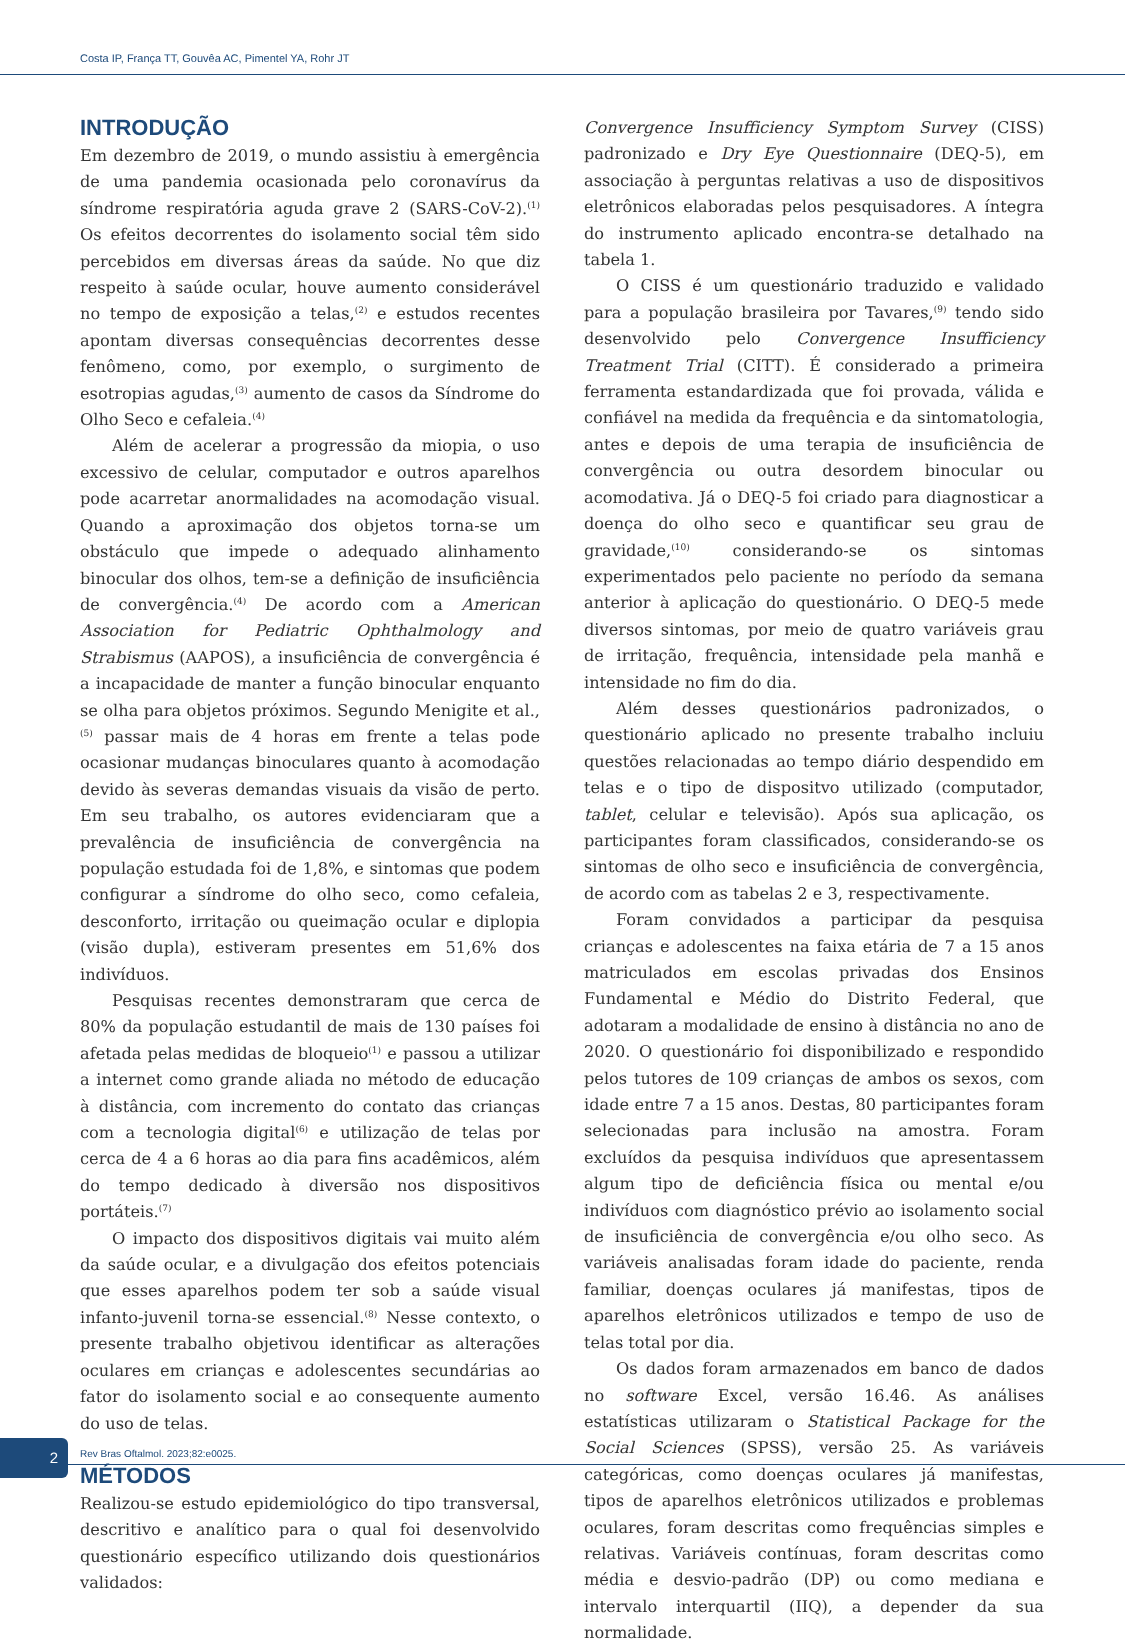Costa IP, França TT, Gouvêa AC, Pimentel YA, Rohr JT
INTRODUÇÃO
Em dezembro de 2019, o mundo assistiu à emergência de uma pandemia ocasionada pelo coronavírus da síndrome respiratória aguda grave 2 (SARS-CoV-2).<sup>(1)</sup> Os efeitos decorrentes do isolamento social têm sido percebidos em diversas áreas da saúde. No que diz respeito à saúde ocular, houve aumento considerável no tempo de exposição a telas,<sup>(2)</sup> e estudos recentes apontam diversas consequências decorrentes desse fenômeno, como, por exemplo, o surgimento de esotropias agudas,<sup>(3)</sup> aumento de casos da Síndrome do Olho Seco e cefaleia.<sup>(4)</sup>
Além de acelerar a progressão da miopia, o uso excessivo de celular, computador e outros aparelhos pode acarretar anormalidades na acomodação visual. Quando a aproximação dos objetos torna-se um obstáculo que impede o adequado alinhamento binocular dos olhos, tem-se a definição de insuficiência de convergência.<sup>(4)</sup> De acordo com a American Association for Pediatric Ophthalmology and Strabismus (AAPOS), a insuficiência de convergência é a incapacidade de manter a função binocular enquanto se olha para objetos próximos. Segundo Menigite et al.,<sup>(5)</sup> passar mais de 4 horas em frente a telas pode ocasionar mudanças binoculares quanto à acomodação devido às severas demandas visuais da visão de perto. Em seu trabalho, os autores evidenciaram que a prevalência de insuficiência de convergência na população estudada foi de 1,8%, e sintomas que podem configurar a síndrome do olho seco, como cefaleia, desconforto, irritação ou queimação ocular e diplopia (visão dupla), estiveram presentes em 51,6% dos indivíduos.
Pesquisas recentes demonstraram que cerca de 80% da população estudantil de mais de 130 países foi afetada pelas medidas de bloqueio<sup>(1)</sup> e passou a utilizar a internet como grande aliada no método de educação à distância, com incremento do contato das crianças com a tecnologia digital<sup>(6)</sup> e utilização de telas por cerca de 4 a 6 horas ao dia para fins acadêmicos, além do tempo dedicado à diversão nos dispositivos portáteis.<sup>(7)</sup>
O impacto dos dispositivos digitais vai muito além da saúde ocular, e a divulgação dos efeitos potenciais que esses aparelhos podem ter sob a saúde visual infanto-juvenil torna-se essencial.<sup>(8)</sup> Nesse contexto, o presente trabalho objetivou identificar as alterações oculares em crianças e adolescentes secundárias ao fator do isolamento social e ao consequente aumento do uso de telas.
MÉTODOS
Realizou-se estudo epidemiológico do tipo transversal, descritivo e analítico para o qual foi desenvolvido questionário específico utilizando dois questionários validados:
Convergence Insufficiency Symptom Survey (CISS) padronizado e Dry Eye Questionnaire (DEQ-5), em associação à perguntas relativas a uso de dispositivos eletrônicos elaboradas pelos pesquisadores. A íntegra do instrumento aplicado encontra-se detalhado na tabela 1.
O CISS é um questionário traduzido e validado para a população brasileira por Tavares,<sup>(9)</sup> tendo sido desenvolvido pelo Convergence Insufficiency Treatment Trial (CITT). É considerado a primeira ferramenta estandardizada que foi provada, válida e confiável na medida da frequência e da sintomatologia, antes e depois de uma terapia de insuficiência de convergência ou outra desordem binocular ou acomodativa. Já o DEQ-5 foi criado para diagnosticar a doença do olho seco e quantificar seu grau de gravidade,<sup>(10)</sup> considerando-se os sintomas experimentados pelo paciente no período da semana anterior à aplicação do questionário. O DEQ-5 mede diversos sintomas, por meio de quatro variáveis grau de irritação, frequência, intensidade pela manhã e intensidade no fim do dia.
Além desses questionários padronizados, o questionário aplicado no presente trabalho incluiu questões relacionadas ao tempo diário despendido em telas e o tipo de dispositvo utilizado (computador, tablet, celular e televisão). Após sua aplicação, os participantes foram classificados, considerando-se os sintomas de olho seco e insuficiência de convergência, de acordo com as tabelas 2 e 3, respectivamente.
Foram convidados a participar da pesquisa crianças e adolescentes na faixa etária de 7 a 15 anos matriculados em escolas privadas dos Ensinos Fundamental e Médio do Distrito Federal, que adotaram a modalidade de ensino à distância no ano de 2020. O questionário foi disponibilizado e respondido pelos tutores de 109 crianças de ambos os sexos, com idade entre 7 a 15 anos. Destas, 80 participantes foram selecionadas para inclusão na amostra. Foram excluídos da pesquisa indivíduos que apresentassem algum tipo de deficiência física ou mental e/ou indivíduos com diagnóstico prévio ao isolamento social de insuficiência de convergência e/ou olho seco. As variáveis analisadas foram idade do paciente, renda familiar, doenças oculares já manifestas, tipos de aparelhos eletrônicos utilizados e tempo de uso de telas total por dia.
Os dados foram armazenados em banco de dados no software Excel, versão 16.46. As análises estatísticas utilizaram o Statistical Package for the Social Sciences (SPSS), versão 25. As variáveis categóricas, como doenças oculares já manifestas, tipos de aparelhos eletrônicos utilizados e problemas oculares, foram descritas como frequências simples e relativas. Variáveis contínuas, foram descritas como média e desvio-padrão (DP) ou como mediana e intervalo interquartil (IIQ), a depender da sua normalidade.
2
Rev Bras Oftalmol. 2023;82:e0025.